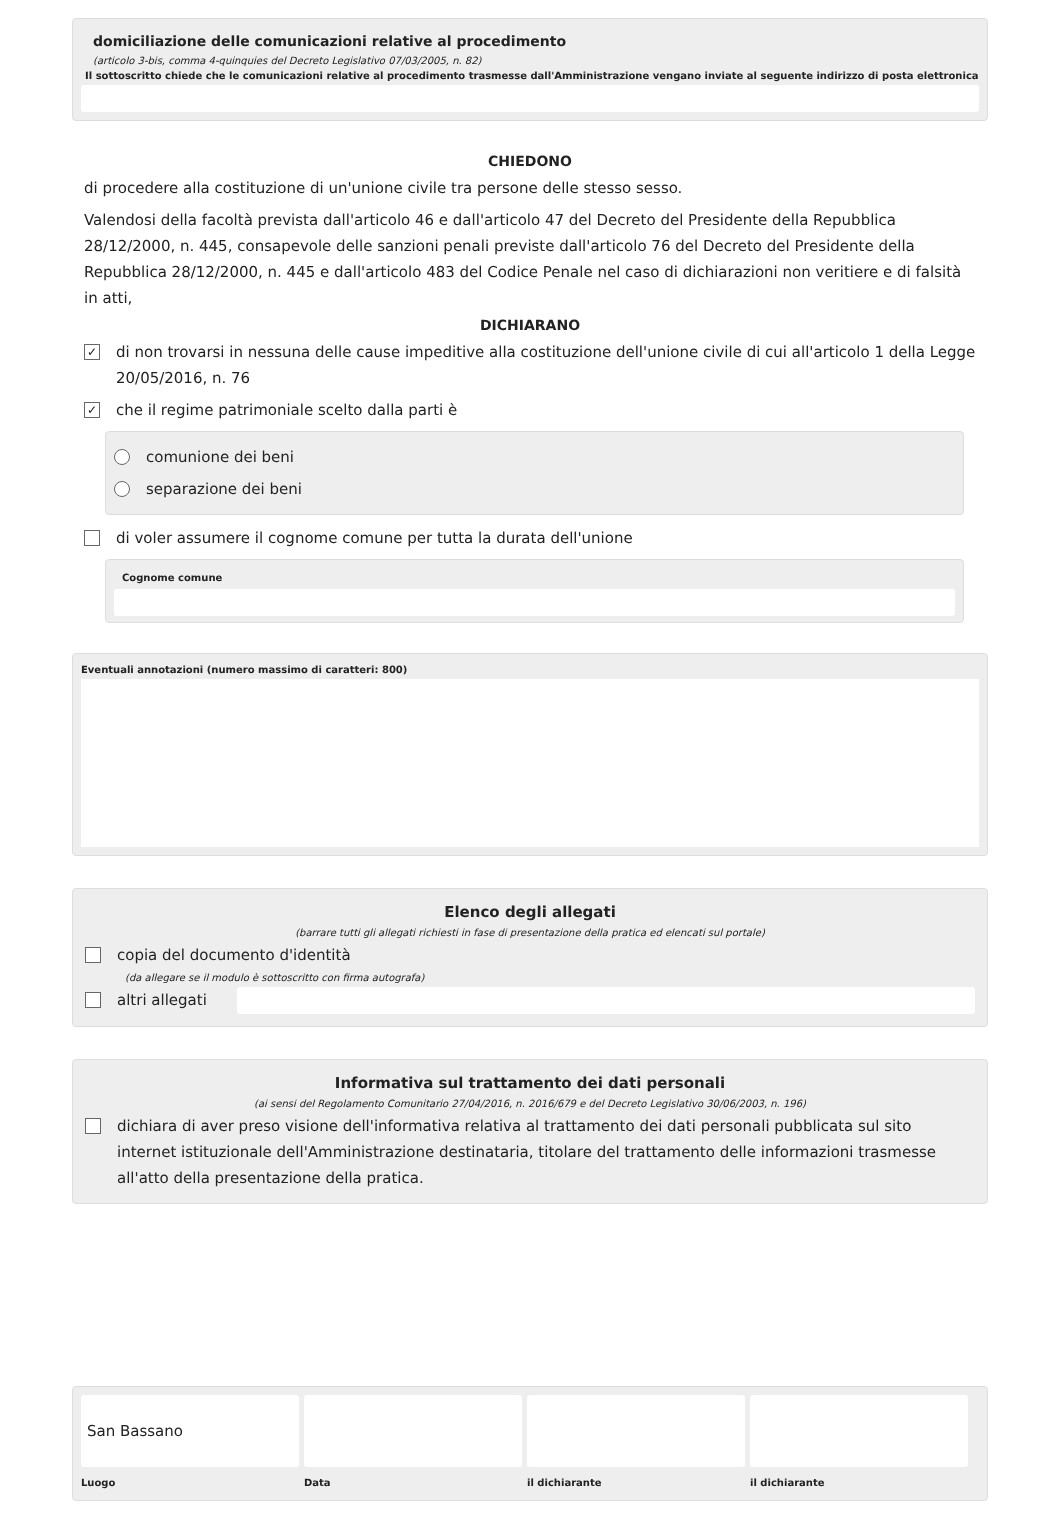domiciliazione delle comunicazioni relative al procedimento
(articolo 3-bis, comma 4-quinquies del Decreto Legislativo 07/03/2005, n. 82)
Il sottoscritto chiede che le comunicazioni relative al procedimento trasmesse dall'Amministrazione vengano inviate al seguente indirizzo di posta elettronica
CHIEDONO
di procedere alla costituzione di un'unione civile tra persone delle stesso sesso.
Valendosi della facoltà prevista dall'articolo 46 e dall'articolo 47 del Decreto del Presidente della Repubblica 28/12/2000, n. 445, consapevole delle sanzioni penali previste dall'articolo 76 del Decreto del Presidente della Repubblica 28/12/2000, n. 445 e dall'articolo 483 del Codice Penale nel caso di dichiarazioni non veritiere e di falsità in atti,
DICHIARANO
✓ di non trovarsi in nessuna delle cause impeditive alla costituzione dell'unione civile di cui all'articolo 1 della Legge 20/05/2016, n. 76
✓ che il regime patrimoniale scelto dalla parti è
comunione dei beni
separazione dei beni
di voler assumere il cognome comune per tutta la durata dell'unione
Cognome comune
Eventuali annotazioni (numero massimo di caratteri: 800)
Elenco degli allegati
(barrare tutti gli allegati richiesti in fase di presentazione della pratica ed elencati sul portale)
copia del documento d'identità
(da allegare se il modulo è sottoscritto con firma autografa)
altri allegati
Informativa sul trattamento dei dati personali
(ai sensi del Regolamento Comunitario 27/04/2016, n. 2016/679 e del Decreto Legislativo 30/06/2003, n. 196)
dichiara di aver preso visione dell'informativa relativa al trattamento dei dati personali pubblicata sul sito internet istituzionale dell'Amministrazione destinataria, titolare del trattamento delle informazioni trasmesse all'atto della presentazione della pratica.
San Bassano
Luogo
Data
il dichiarante
il dichiarante